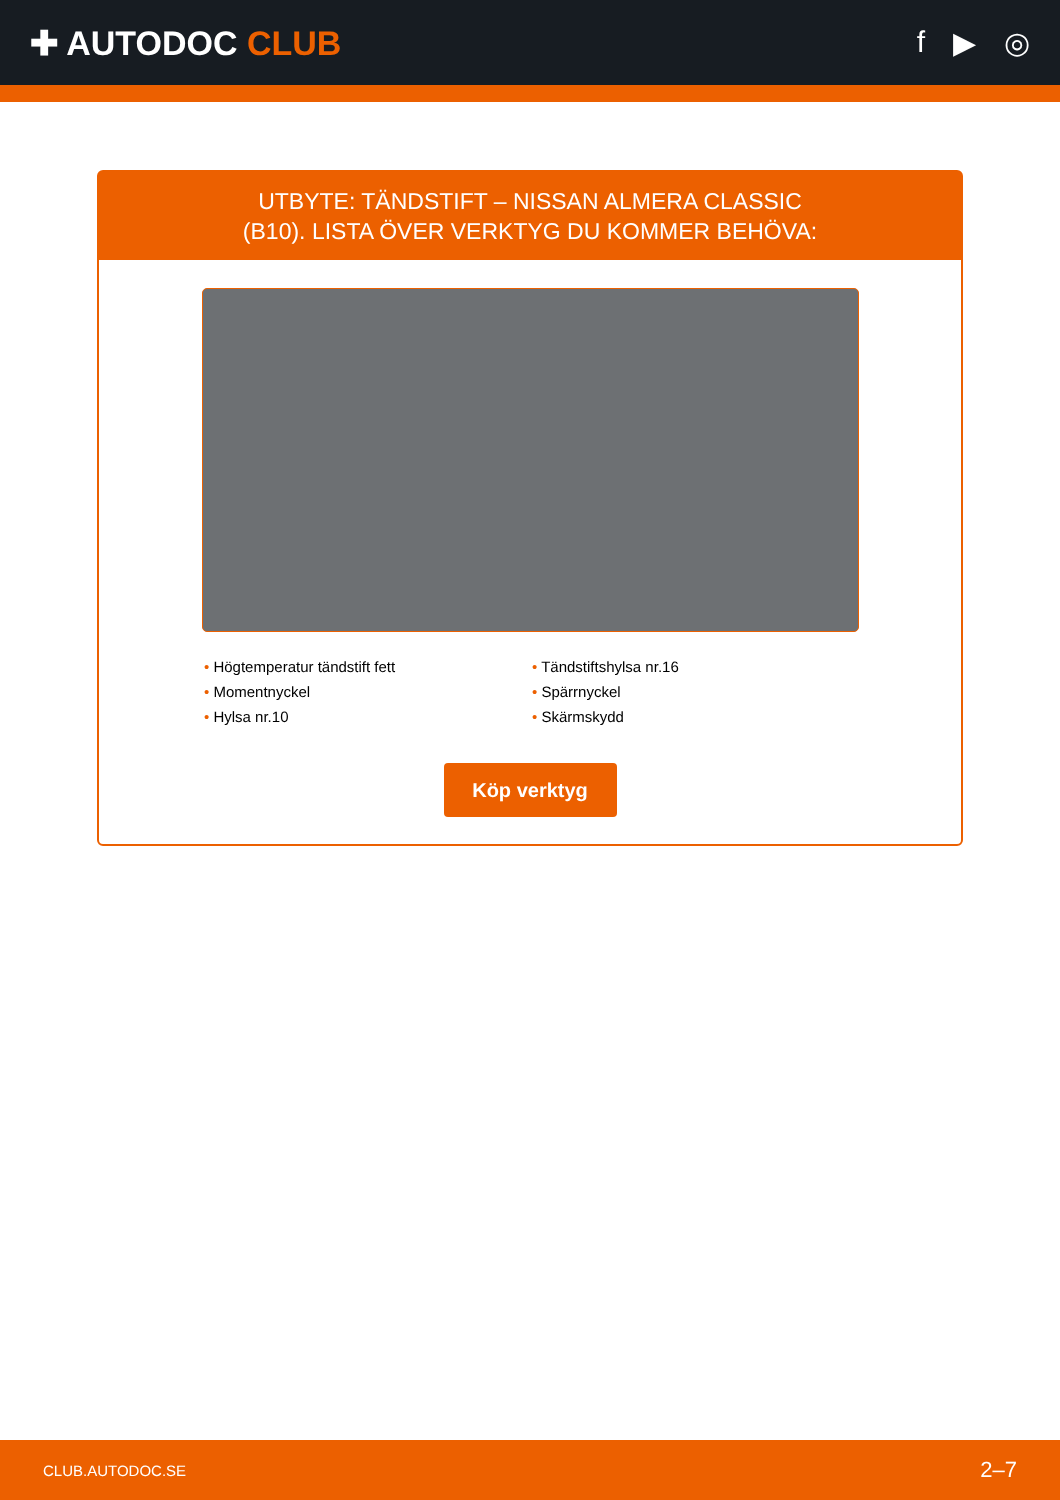✚ AUTODOC CLUB f ▶ ◎
UTBYTE: TÄNDSTIFT – NISSAN ALMERA CLASSIC
(B10). LISTA ÖVER VERKTYG DU KOMMER BEHÖVA:
• Högtemperatur tändstift fett
• Tändstiftshylsa nr.16
• Momentnyckel
• Spärrnyckel
• Hylsa nr.10
• Skärmskydd
Köp verktyg
CLUB.AUTODOC.SE 2–7